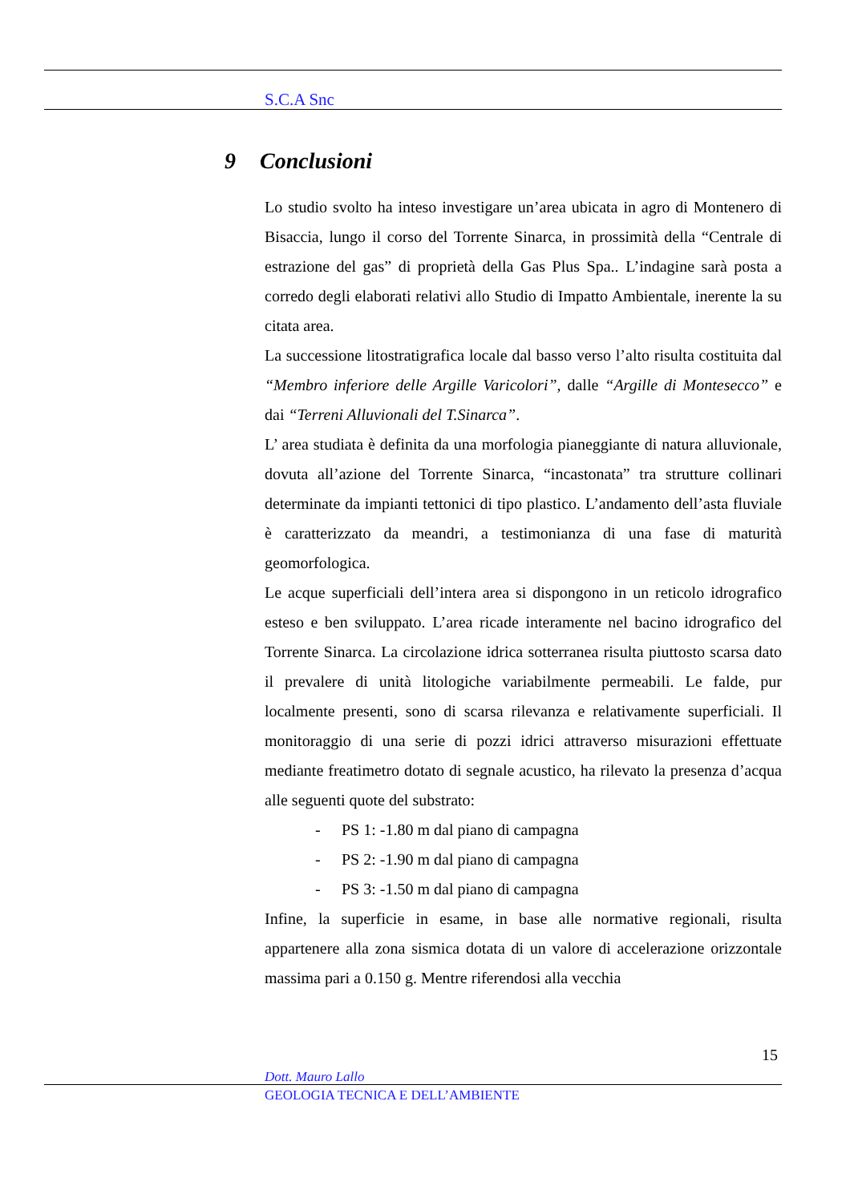S.C.A Snc
9 Conclusioni
Lo studio svolto ha inteso investigare un’area ubicata in agro di Montenero di Bisaccia, lungo il corso del Torrente Sinarca, in prossimità della “Centrale di estrazione del gas” di proprietà della Gas Plus Spa.. L’indagine sarà posta a corredo degli elaborati relativi allo Studio di Impatto Ambientale, inerente la su citata area.
La successione litostratigrafica locale dal basso verso l’alto risulta costituita dal “Membro inferiore delle Argille Varicolori”, dalle “Argille di Montesecco” e dai “Terreni Alluvionali del T.Sinarca”.
L’ area studiata è definita da una morfologia pianeggiante di natura alluvionale, dovuta all’azione del Torrente Sinarca, “incastonata” tra strutture collinari determinate da impianti tettonici di tipo plastico. L’andamento dell’asta fluviale è caratterizzato da meandri, a testimonianza di una fase di maturità geomorfologica.
Le acque superficiali dell’intera area si dispongono in un reticolo idrografico esteso e ben sviluppato. L’area ricade interamente nel bacino idrografico del Torrente Sinarca. La circolazione idrica sotterranea risulta piuttosto scarsa dato il prevalere di unità litologiche variabilmente permeabili. Le falde, pur localmente presenti, sono di scarsa rilevanza e relativamente superficiali. Il monitoraggio di una serie di pozzi idrici attraverso misurazioni effettuate mediante freatimetro dotato di segnale acustico, ha rilevato la presenza d’acqua alle seguenti quote del substrato:
- PS 1: -1.80 m dal piano di campagna
- PS 2: -1.90 m dal piano di campagna
- PS 3: -1.50 m dal piano di campagna
Infine, la superficie in esame, in base alle normative regionali, risulta appartenere alla zona sismica dotata di un valore di accelerazione orizzontale massima pari a 0.150 g. Mentre riferendosi alla vecchia
15
Dott. Mauro Lallo
GEOLOGIA TECNICA E DELL’AMBIENTE